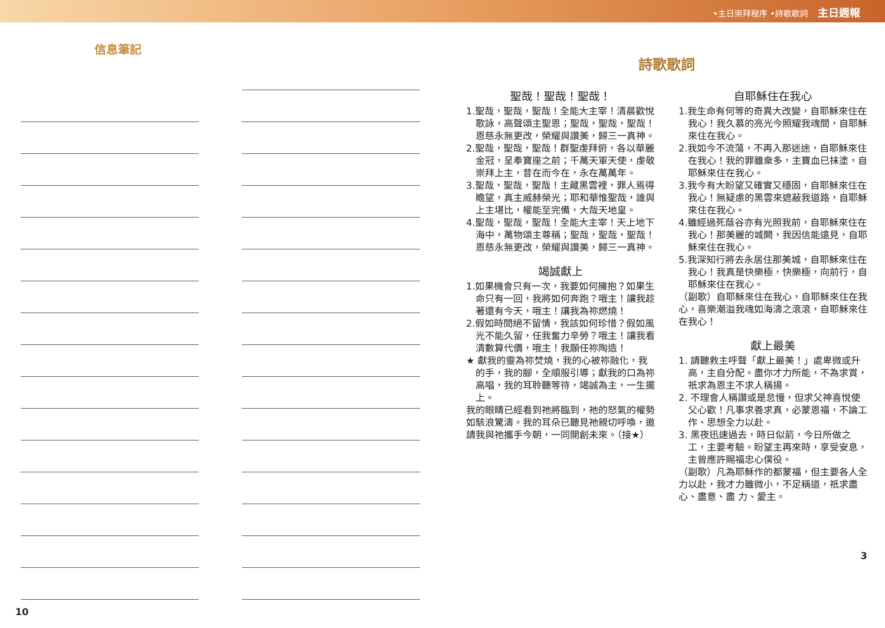•主日崇拜程序 •詩歌歌詞 主日週報
信息筆記
10
詩歌歌詞
聖哉！聖哉！聖哉！
1.聖哉，聖哉，聖哉！全能大主宰！清晨歡悅歌詠，高聲頌主聖恩；聖哉，聖哉，聖哉！恩慈永無更改，榮耀與讚美，歸三一真神。
2.聖哉，聖哉，聖哉！群聖虔拜俯，各以華麗金冠，呈奉寶座之前；千萬天軍天使，虔敬崇拜上主，昔在而今在，永在萬萬年。
3.聖哉，聖哉，聖哉！主藏黑雲裡，罪人焉得瞻望，真主威赫榮光；耶和華惟聖哉，誰與上主堪比，權能至完備，大哉天地皇。
4.聖哉，聖哉，聖哉！全能大主宰！天上地下海中，萬物頌主尊稱；聖哉，聖哉，聖哉！恩慈永無更改，榮耀與讚美，歸三一真神。
竭誠獻上
1.如果機會只有一次，我要如何擁抱？如果生命只有一回，我將如何奔跑？哦主！讓我趁著還有今天，哦主！讓我為祢燃燒！
2.假如時間絕不留情，我該如何珍惜？假如風光不能久留，任我奮力辛勞？哦主！讓我看清數算代價，哦主！我願任祢陶造！
★ 獻我的靈為祢焚燒，我的心被祢融化，我的手，我的腳，全順服引導；獻我的口為祢高唱，我的耳聆聽等待，竭誠為主，一生擺上。
我的眼睛已經看到祂將臨到，祂的怒氣的權勢如駭浪驚濤。我的耳朵已聽見祂親切呼喚，邀請我與祂攜手今朝，一同開創未來。（接★）
自耶穌住在我心
1.我生命有何等的奇異大改變，自耶穌來住在我心！我久慕的亮光今照耀我魂間，自耶穌來住在我心。
2.我如今不流蕩，不再入那迷途，自耶穌來住在我心！我的罪雖衆多，主寶血已抹塗，自耶穌來住在我心。
3.我今有大盼望又確實又穩固，自耶穌來住在我心！無疑慮的黑雲來遮蔽我道路，自耶穌來住在我心。
4.雖經過死蔭谷亦有光照我前，自耶穌來住在我心！那美麗的城闕，我因信能遠見，自耶穌來住在我心。
5.我深知行將去永居住那美城，自耶穌來住在我心！我真是快樂極，快樂極，向前行，自耶穌來住在我心。
（副歌）自耶穌來住在我心，自耶穌來住在我心，喜樂潮溢我魂如海濤之滾滾，自耶穌來住在我心！
獻上最美
1. 請聽救主呼聲「獻上最美！」處卑微或升高，主自分配。盡你才力所能，不為求賞，祇求為恩主不求人稱揚。
2. 不理會人稱讚或是怠慢，但求父神喜悅使父心歡！凡事求善求真，必蒙恩福，不論工作、思想全力以赴。
3. 黑夜迅速過去，時日似箭，今日所做之工，主要考驗。盼望主再來時，享受安息，主曾應許賜福忠心僕役。
（副歌）凡為耶穌作的都蒙福，但主要各人全力以赴，我才力雖微小，不足稱道，祇求盡心、盡意、盡 力、愛主。
3